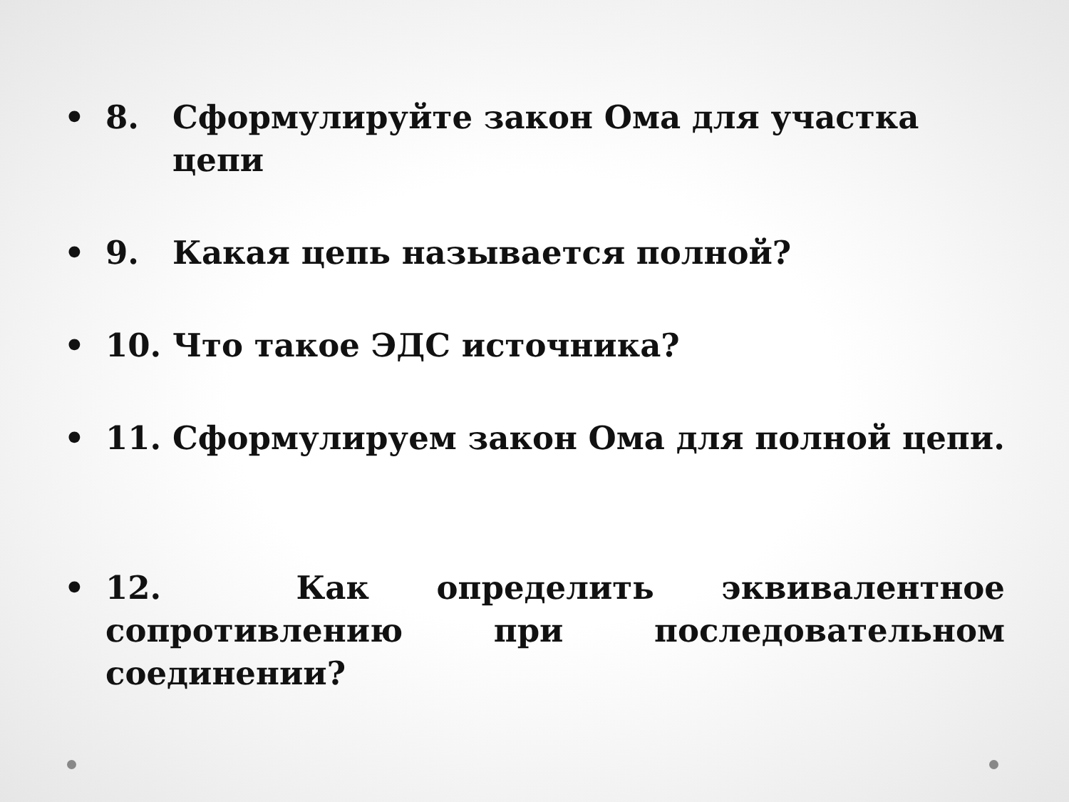• 8. Сформулируйте закон Ома для участка цепи
• 9. Какая цепь называется полной?
• 10. Что такое ЭДС источника?
• 11. Сформулируем закон Ома для полной цепи.
• 12. Как определить эквивалентное сопротивлению при последовательном соединении?